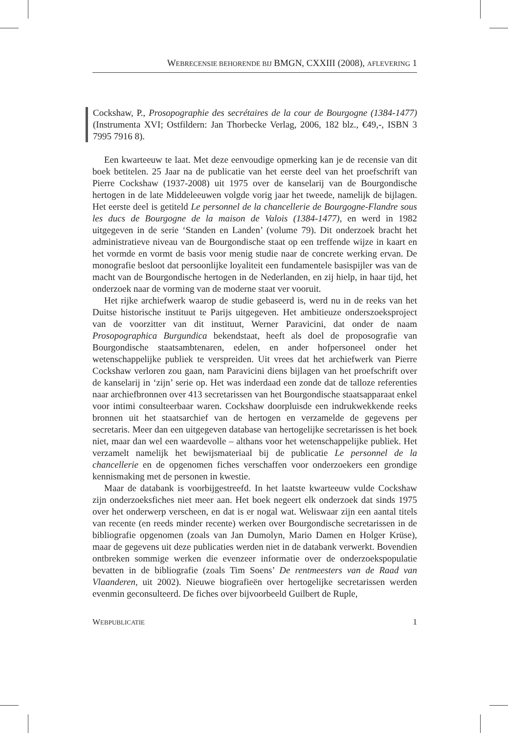WEBRECENSIE BEHORENDE BIJ BMGN, CXXIII (2008), AFLEVERING 1
Cockshaw, P., Prosopographie des secrétaires de la cour de Bourgogne (1384-1477) (Instrumenta XVI; Ostfildern: Jan Thorbecke Verlag, 2006, 182 blz., €49,-, ISBN 3 7995 7916 8).
Een kwarteeuw te laat. Met deze eenvoudige opmerking kan je de recensie van dit boek betitelen. 25 Jaar na de publicatie van het eerste deel van het proefschrift van Pierre Cockshaw (1937-2008) uit 1975 over de kanselarij van de Bourgondische hertogen in de late Middeleeuwen volgde vorig jaar het tweede, namelijk de bijlagen. Het eerste deel is getiteld Le personnel de la chancellerie de Bourgogne-Flandre sous les ducs de Bourgogne de la maison de Valois (1384-1477), en werd in 1982 uitgegeven in de serie ‘Standen en Landen’ (volume 79). Dit onderzoek bracht het administratieve niveau van de Bourgondische staat op een treffende wijze in kaart en het vormde en vormt de basis voor menig studie naar de concrete werking ervan. De monografie besloot dat persoonlijke loyaliteit een fundamentele basispijler was van de macht van de Bourgondische hertogen in de Nederlanden, en zij hielp, in haar tijd, het onderzoek naar de vorming van de moderne staat ver vooruit.
Het rijke archiefwerk waarop de studie gebaseerd is, werd nu in de reeks van het Duitse historische instituut te Parijs uitgegeven. Het ambitieuze onderszoeksproject van de voorzitter van dit instituut, Werner Paravicini, dat onder de naam Prosopographica Burgundica bekendstaat, heeft als doel de proposografie van Bourgondische staatsambtenaren, edelen, en ander hofpersoneel onder het wetenschappelijke publiek te verspreiden. Uit vrees dat het archiefwerk van Pierre Cockshaw verloren zou gaan, nam Paravicini diens bijlagen van het proefschrift over de kanselarij in ‘zijn’ serie op. Het was inderdaad een zonde dat de talloze referenties naar archiefbronnen over 413 secretarissen van het Bourgondische staatsapparaat enkel voor intimi consulteerbaar waren. Cockshaw doorpluisde een indrukwekkende reeks bronnen uit het staatsarchief van de hertogen en verzamelde de gegevens per secretaris. Meer dan een uitgegeven database van hertogelijke secretarissen is het boek niet, maar dan wel een waardevolle – althans voor het wetenschappelijke publiek. Het verzamelt namelijk het bewijsmateriaal bij de publicatie Le personnel de la chancellerie en de opgenomen fiches verschaffen voor onderzoekers een grondige kennismaking met de personen in kwestie.
Maar de databank is voorbijgestreefd. In het laatste kwarteeuw vulde Cockshaw zijn onderzoeksfiches niet meer aan. Het boek negeert elk onderzoek dat sinds 1975 over het onderwerp verscheen, en dat is er nogal wat. Weliswaar zijn een aantal titels van recente (en reeds minder recente) werken over Bourgondische secretarissen in de bibliografie opgenomen (zoals van Jan Dumolyn, Mario Damen en Holger Krüse), maar de gegevens uit deze publicaties werden niet in de databank verwerkt. Bovendien ontbreken sommige werken die evenzeer informatie over de onderzoekspopulatie bevatten in de bibliografie (zoals Tim Soens’ De rentmeesters van de Raad van Vlaanderen, uit 2002). Nieuwe biografieën over hertogelijke secretarissen werden evenmin geconsulteerd. De fiches over bijvoorbeeld Guilbert de Ruple,
WEBPUBLICATIE 1